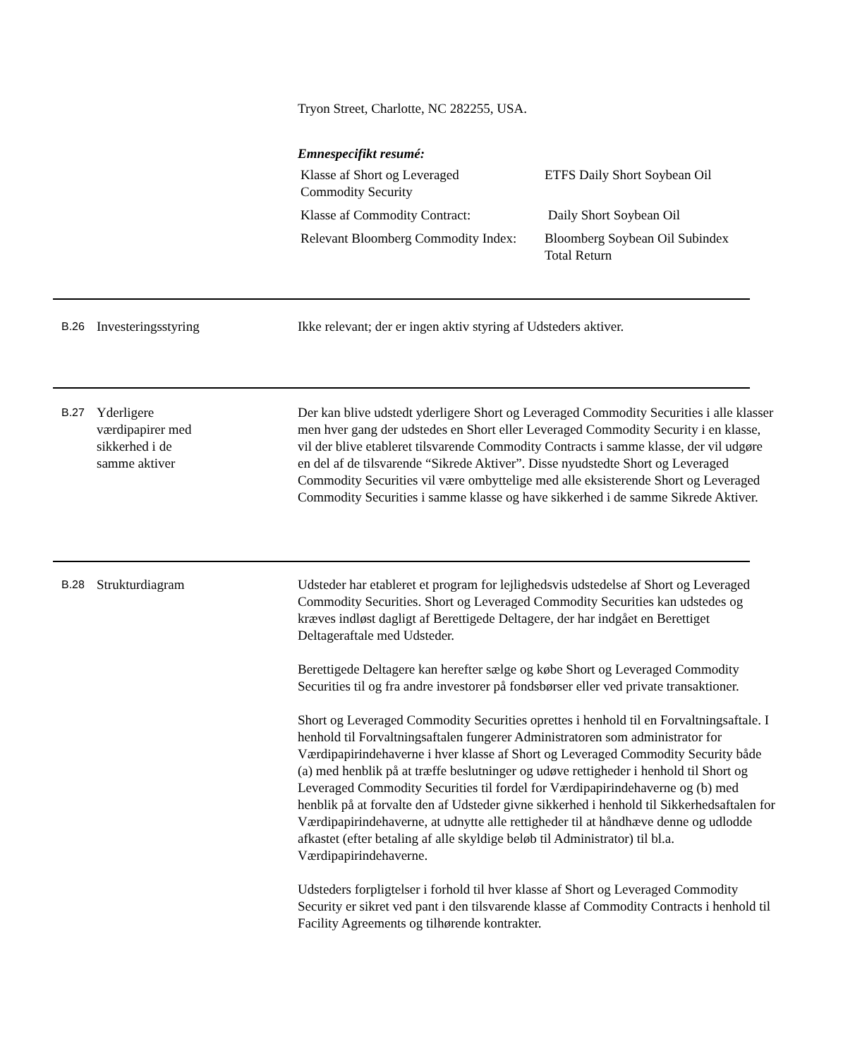Tryon Street, Charlotte, NC 282255, USA.
Emnespecifikt resumé:
| Klasse af Short og Leveraged Commodity Security | ETFS Daily Short Soybean Oil |
| Klasse af Commodity Contract: | Daily Short Soybean Oil |
| Relevant Bloomberg Commodity Index: | Bloomberg Soybean Oil Subindex Total Return |
B.26
Investeringsstyring Ikke relevant; der er ingen aktiv styring af Udsteders aktiver.
B.27
Yderligere
værdipapirer med
sikkerhed i de
samme aktiver
Der kan blive udstedt yderligere Short og Leveraged Commodity Securities i alle klasser men hver gang der udstedes en Short eller Leveraged Commodity Security i en klasse, vil der blive etableret tilsvarende Commodity Contracts i samme klasse, der vil udgøre en del af de tilsvarende “Sikrede Aktiver”. Disse nyudstedte Short og Leveraged Commodity Securities vil være ombyttelige med alle eksisterende Short og Leveraged Commodity Securities i samme klasse og have sikkerhed i de samme Sikrede Aktiver.
B.28
Strukturdiagram Udsteder har etableret et program for lejlighedsvis udstedelse af Short og Leveraged Commodity Securities. Short og Leveraged Commodity Securities kan udstedes og kræves indløst dagligt af Berettigede Deltagere, der har indgået en Berettiget Deltageraftale med Udsteder.
Berettigede Deltagere kan herefter sælge og købe Short og Leveraged Commodity Securities til og fra andre investorer på fondsbørser eller ved private transaktioner.
Short og Leveraged Commodity Securities oprettes i henhold til en Forvaltningsaftale. I henhold til Forvaltningsaftalen fungerer Administratoren som administrator for Værdipapirindehaverne i hver klasse af Short og Leveraged Commodity Security både (a) med henblik på at træffe beslutninger og udøve rettigheder i henhold til Short og Leveraged Commodity Securities til fordel for Værdipapirindehaverne og (b) med henblik på at forvalte den af Udsteder givne sikkerhed i henhold til Sikkerhedsaftalen for Værdipapirindehaverne, at udnytte alle rettigheder til at håndhæve denne og udlodde afkastet (efter betaling af alle skyldige beløb til Administrator) til bl.a. Værdipapirindehaverne.
Udsteders forpligtelser i forhold til hver klasse af Short og Leveraged Commodity Security er sikret ved pant i den tilsvarende klasse af Commodity Contracts i henhold til Facility Agreements og tilhørende kontrakter.